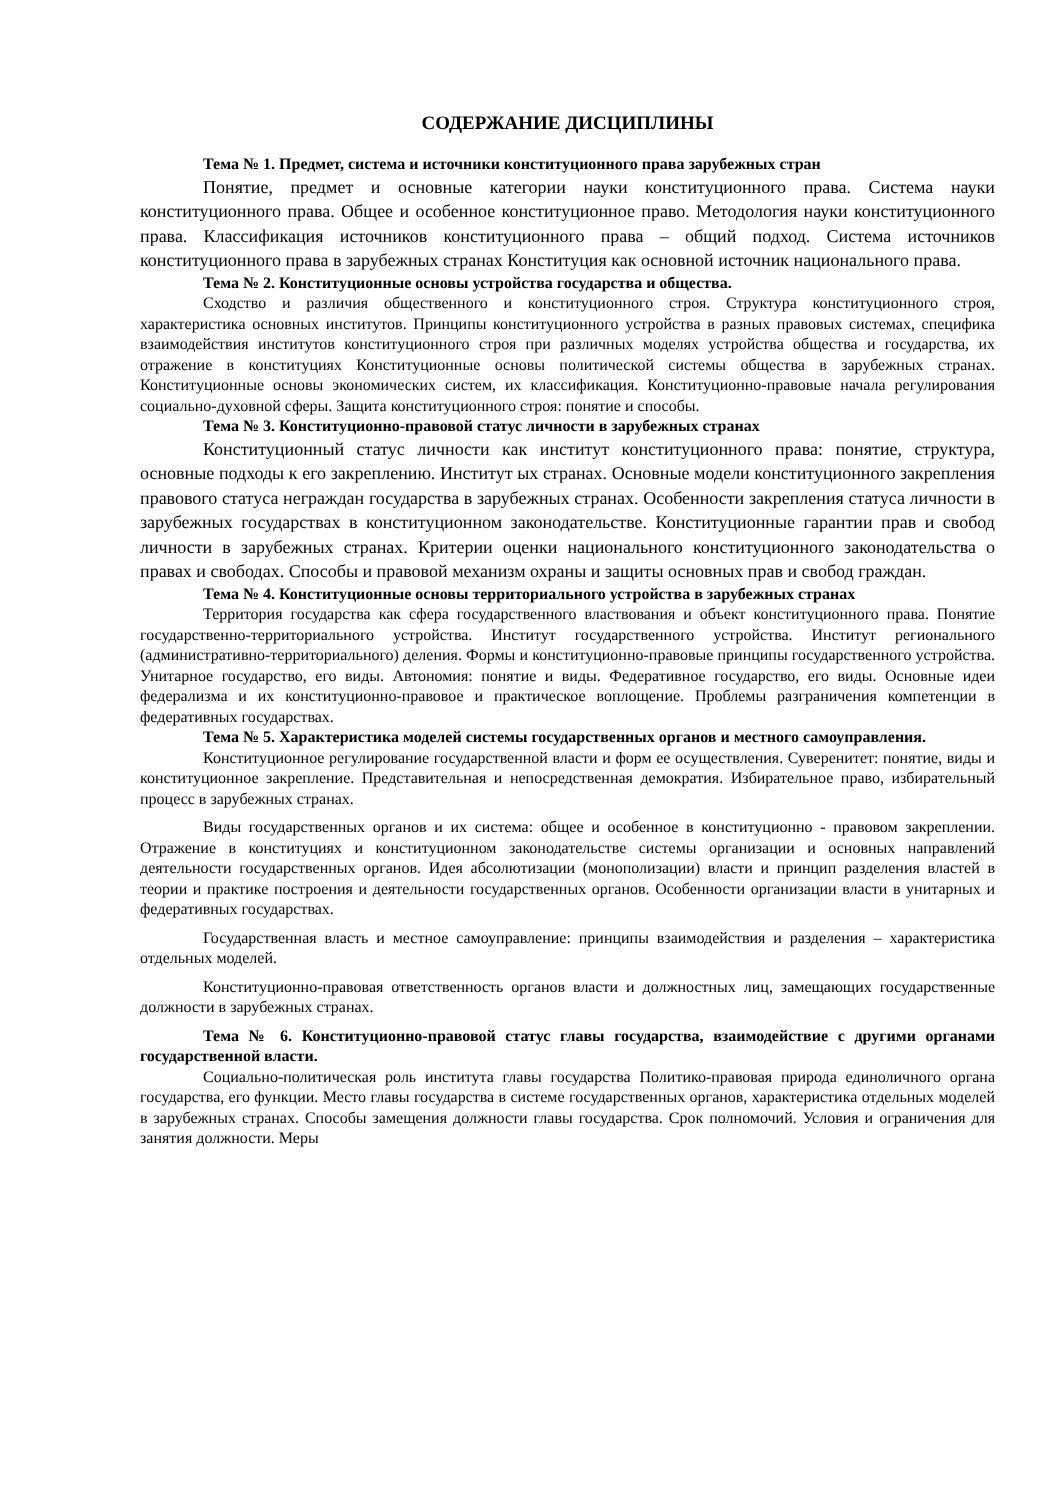СОДЕРЖАНИЕ ДИСЦИПЛИНЫ
Тема № 1. Предмет, система и источники конституционного права зарубежных стран
Понятие, предмет и основные категории науки конституционного права. Система науки конституционного права. Общее и особенное конституционное право. Методология науки конституционного права. Классификация источников конституционного права – общий подход. Система источников конституционного права в зарубежных странах Конституция как основной источник национального права.
Тема № 2. Конституционные основы устройства государства и общества.
Сходство и различия общественного и конституционного строя. Структура конституционного строя, характеристика основных институтов. Принципы конституционного устройства в разных правовых системах, специфика взаимодействия институтов конституционного строя при различных моделях устройства общества и государства, их отражение в конституциях Конституционные основы политической системы общества в зарубежных странах. Конституционные основы экономических систем, их классификация. Конституционно-правовые начала регулирования социально-духовной сферы. Защита конституционного строя: понятие и способы.
Тема № 3. Конституционно-правовой статус личности в зарубежных странах
Конституционный статус личности как институт конституционного права: понятие, структура, основные подходы к его закреплению. Институт ых странах. Основные модели конституционного закрепления правового статуса неграждан государства в зарубежных странах. Особенности закрепления статуса личности в зарубежных государствах в конституционном законодательстве. Конституционные гарантии прав и свобод личности в зарубежных странах. Критерии оценки национального конституционного законодательства о правах и свободах. Способы и правовой механизм охраны и защиты основных прав и свобод граждан.
Тема № 4. Конституционные основы территориального устройства в зарубежных странах
Территория государства как сфера государственного властвования и объект конституционного права. Понятие государственно-территориального устройства. Институт государственного устройства. Институт регионального (административно-территориального) деления. Формы и конституционно-правовые принципы государственного устройства. Унитарное государство, его виды. Автономия: понятие и виды. Федеративное государство, его виды. Основные идеи федерализма и их конституционно-правовое и практическое воплощение. Проблемы разграничения компетенции в федеративных государствах.
Тема № 5. Характеристика моделей системы государственных органов и местного самоуправления.
Конституционное регулирование государственной власти и форм ее осуществления. Суверенитет: понятие, виды и конституционное закрепление. Представительная и непосредственная демократия. Избирательное право, избирательный процесс в зарубежных странах.
Виды государственных органов и их система: общее и особенное в конституционно - правовом закреплении. Отражение в конституциях и конституционном законодательстве системы организации и основных направлений деятельности государственных органов. Идея абсолютизации (монополизации) власти и принцип разделения властей в теории и практике построения и деятельности государственных органов. Особенности организации власти в унитарных и федеративных государствах.
Государственная власть и местное самоуправление: принципы взаимодействия и разделения – характеристика отдельных моделей.
Конституционно-правовая ответственность органов власти и должностных лиц, замещающих государственные должности в зарубежных странах.
Тема № 6. Конституционно-правовой статус главы государства, взаимодействие с другими органами государственной власти.
Социально-политическая роль института главы государства Политико-правовая природа единоличного органа государства, его функции. Место главы государства в системе государственных органов, характеристика отдельных моделей в зарубежных странах. Способы замещения должности главы государства. Срок полномочий. Условия и ограничения для занятия должности. Меры